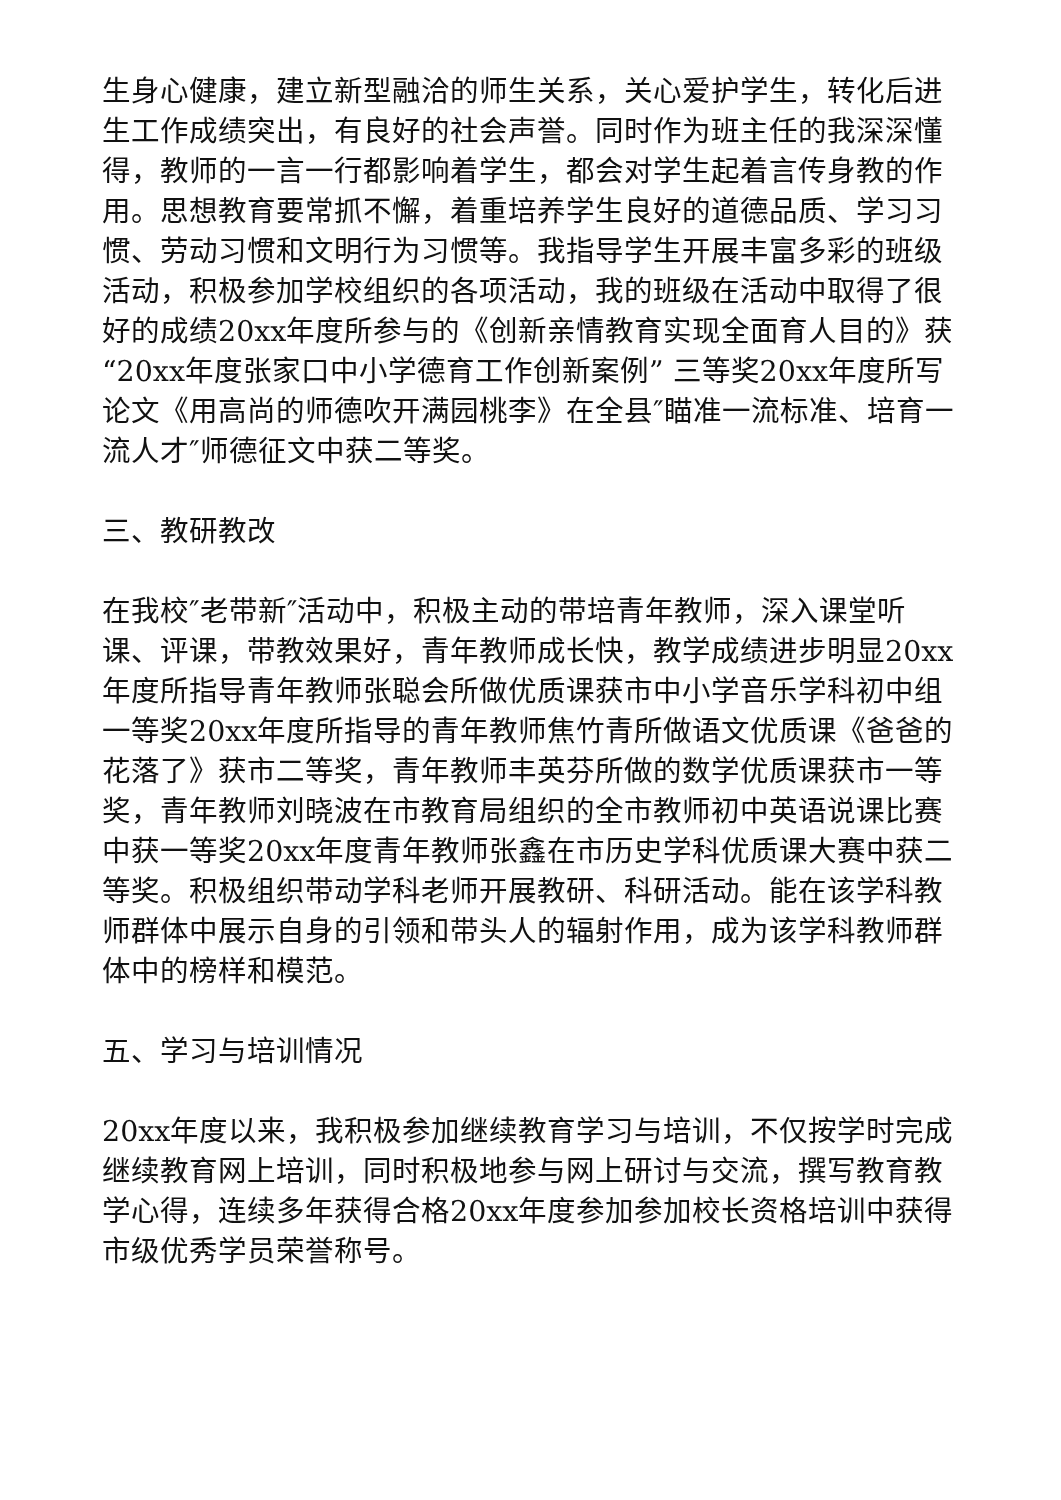生身心健康，建立新型融洽的师生关系，关心爱护学生，转化后进生工作成绩突出，有良好的社会声誉。同时作为班主任的我深深懂得，教师的一言一行都影响着学生，都会对学生起着言传身教的作用。思想教育要常抓不懈，着重培养学生良好的道德品质、学习习惯、劳动习惯和文明行为习惯等。我指导学生开展丰富多彩的班级活动，积极参加学校组织的各项活动，我的班级在活动中取得了很好的成绩20xx年度所参与的《创新亲情教育实现全面育人目的》获“20xx年度张家口中小学德育工作创新案例” 三等奖20xx年度所写论文《用高尚的师德吹开满园桃李》在全县″瞄准一流标准、培育一流人才″师德征文中获二等奖。
三、教研教改
在我校″老带新″活动中，积极主动的带培青年教师，深入课堂听课、评课，带教效果好，青年教师成长快，教学成绩进步明显20xx年度所指导青年教师张聪会所做优质课获市中小学音乐学科初中组一等奖20xx年度所指导的青年教师焦竹青所做语文优质课《爸爸的花落了》获市二等奖，青年教师丰英芬所做的数学优质课获市一等奖，青年教师刘晓波在市教育局组织的全市教师初中英语说课比赛中获一等奖20xx年度青年教师张鑫在市历史学科优质课大赛中获二等奖。积极组织带动学科老师开展教研、科研活动。能在该学科教师群体中展示自身的引领和带头人的辐射作用，成为该学科教师群体中的榜样和模范。
五、学习与培训情况
20xx年度以来，我积极参加继续教育学习与培训，不仅按学时完成继续教育网上培训，同时积极地参与网上研讨与交流，撰写教育教学心得，连续多年获得合格20xx年度参加参加校长资格培训中获得市级优秀学员荣誉称号。